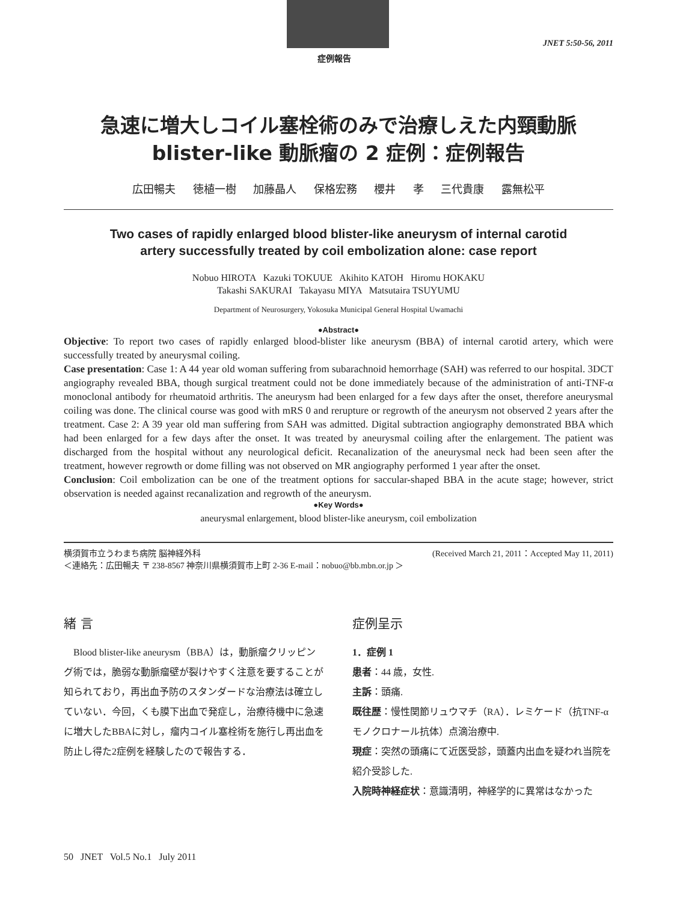JNET 5:50-56, 2011
症例報告
急速に増大しコイル塞栓術のみで治療しえた内頸動脈
blister-like 動脈瘤の 2 症例：症例報告
広田暢夫 徳植一樹 加藤晶人 保格宏務 櫻井 孝 三代貴康 露無松平
Two cases of rapidly enlarged blood blister-like aneurysm of internal carotid
artery successfully treated by coil embolization alone: case report
Nobuo HIROTA Kazuki TOKUUE Akihito KATOH Hiromu HOKAKU
Takashi SAKURAI Takayasu MIYA Matsutaira TSUYUMU
Department of Neurosurgery, Yokosuka Municipal General Hospital Uwamachi
●Abstract●
Objective: To report two cases of rapidly enlarged blood-blister like aneurysm (BBA) of internal carotid artery, which were successfully treated by aneurysmal coiling.
Case presentation: Case 1: A 44 year old woman suffering from subarachnoid hemorrhage (SAH) was referred to our hospital. 3DCT angiography revealed BBA, though surgical treatment could not be done immediately because of the administration of anti-TNF-α monoclonal antibody for rheumatoid arthritis. The aneurysm had been enlarged for a few days after the onset, therefore aneurysmal coiling was done. The clinical course was good with mRS 0 and rerupture or regrowth of the aneurysm not observed 2 years after the treatment. Case 2: A 39 year old man suffering from SAH was admitted. Digital subtraction angiography demonstrated BBA which had been enlarged for a few days after the onset. It was treated by aneurysmal coiling after the enlargement. The patient was discharged from the hospital without any neurological deficit. Recanalization of the aneurysmal neck had been seen after the treatment, however regrowth or dome filling was not observed on MR angiography performed 1 year after the onset.
Conclusion: Coil embolization can be one of the treatment options for saccular-shaped BBA in the acute stage; however, strict observation is needed against recanalization and regrowth of the aneurysm.
●Key Words●
aneurysmal enlargement, blood blister-like aneurysm, coil embolization
横須賀市立うわまち病院 脳神経外科 (Received March 21, 2011：Accepted May 11, 2011)
＜連絡先：広田暢夫 〒 238-8567 神奈川県横須賀市上町 2-36 E-mail：nobuo@bb.mbn.or.jp ＞
緒 言
　Blood blister-like aneurysm（BBA）は，動脈瘤クリッピング術では，脆弱な動脈瘤壁が裂けやすく注意を要することが知られており，再出血予防のスタンダードな治療法は確立していない．今回，くも膜下出血で発症し，治療待機中に急速に増大したBBAに対し，瘤内コイル塞栓術を施行し再出血を防止し得た2症例を経験したので報告する．
症例呈示
1．症例 1
患者：44 歳，女性.
主訴：頭痛.
既往歴：慢性関節リュウマチ（RA）．レミケード（抗TNF-αモノクロナール抗体）点滴治療中.
現症：突然の頭痛にて近医受診，頭蓋内出血を疑われ当院を紹介受診した.
入院時神経症状：意識清明，神経学的に異常はなかった
50 JNET Vol.5 No.1 July 2011